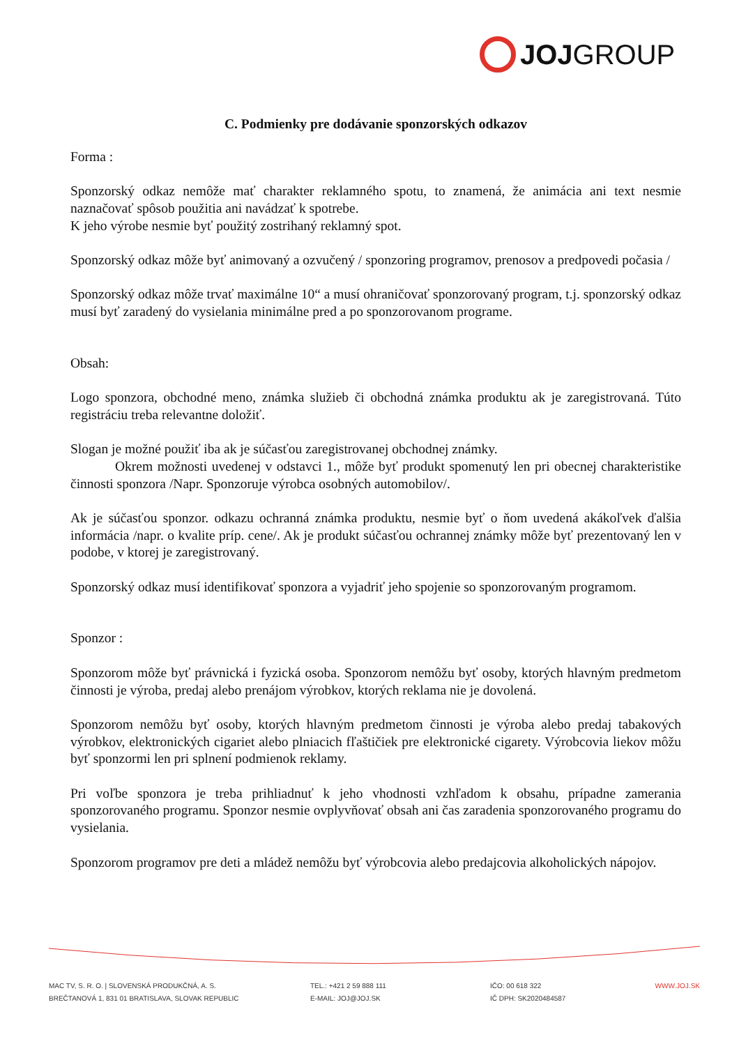JOJ GROUP
C. Podmienky pre dodávanie sponzorských odkazov
Forma :
Sponzorský odkaz nemôže mať charakter reklamného spotu, to znamená, že animácia ani text nesmie naznačovať spôsob použitia ani navádzať k spotrebe.
K jeho výrobe nesmie byť použitý zostrihaný reklamný spot.
Sponzorský odkaz môže byť animovaný a ozvučený / sponzoring programov, prenosov a predpovedi počasia /
Sponzorský odkaz môže trvať maximálne 10“ a musí ohraničovať sponzorovaný program, t.j. sponzorský odkaz musí byť zaradený do vysielania minimálne pred a po sponzorovanom programe.
Obsah:
Logo sponzora, obchodné meno, známka služieb či obchodná známka produktu ak je zaregistrovaná. Túto registráciu treba relevantne doložiť.
Slogan je možné použiť iba ak je súčasťou zaregistrovanej obchodnej známky.
Okrem možnosti uvedenej v odstavci 1., môže byť produkt spomenutý len pri obecnej charakteristike činnosti sponzora /Napr. Sponzoruje výrobca osobných automobilov/.
Ak je súčasťou sponzor. odkazu ochranná známka produktu, nesmie byť o ňom uvedená akákoľvek ďalšia informácia /napr. o kvalite príp. cene/. Ak je produkt súčasťou ochrannej známky môže byť prezentovaný len v podobe, v ktorej je zaregistrovaný.
Sponzorský odkaz musí identifikovať sponzora a vyjadriť jeho spojenie so sponzorovaným programom.
Sponzor :
Sponzorom môže byť právnická i fyzická osoba. Sponzorom nemôžu byť osoby, ktorých hlavným predmetom činnosti je výroba, predaj alebo prenájom výrobkov, ktorých reklama nie je dovolená.
Sponzorom nemôžu byť osoby, ktorých hlavným predmetom činnosti je výroba alebo predaj tabakových výrobkov, elektronických cigariet alebo plniacich fľaštičiek pre elektronické cigarety. Výrobcovia liekov môžu byť sponzormi len pri splnení podmienok reklamy.
Pri voľbe sponzora je treba prihliadnuť k jeho vhodnosti vzhľadom k obsahu, prípadne zamerania sponzorovaného programu. Sponzor nesmie ovplyvňovať obsah ani čas zaradenia sponzorovaného programu do vysielania.
Sponzorom programov pre deti a mládež nemôžu byť výrobcovia alebo predajcovia alkoholických nápojov.
MAC TV, S. R. O. | SLOVENSKÁ PRODUKČNÁ, A. S.
BREČTANOVÁ 1, 831 01 BRATISLAVA, SLOVAK REPUBLIC
TEL.: +421 2 59 888 111
E-MAIL: JOJ@JOJ.SK
IČO: 00 618 322
IČ DPH: SK2020484587
WWW.JOJ.SK